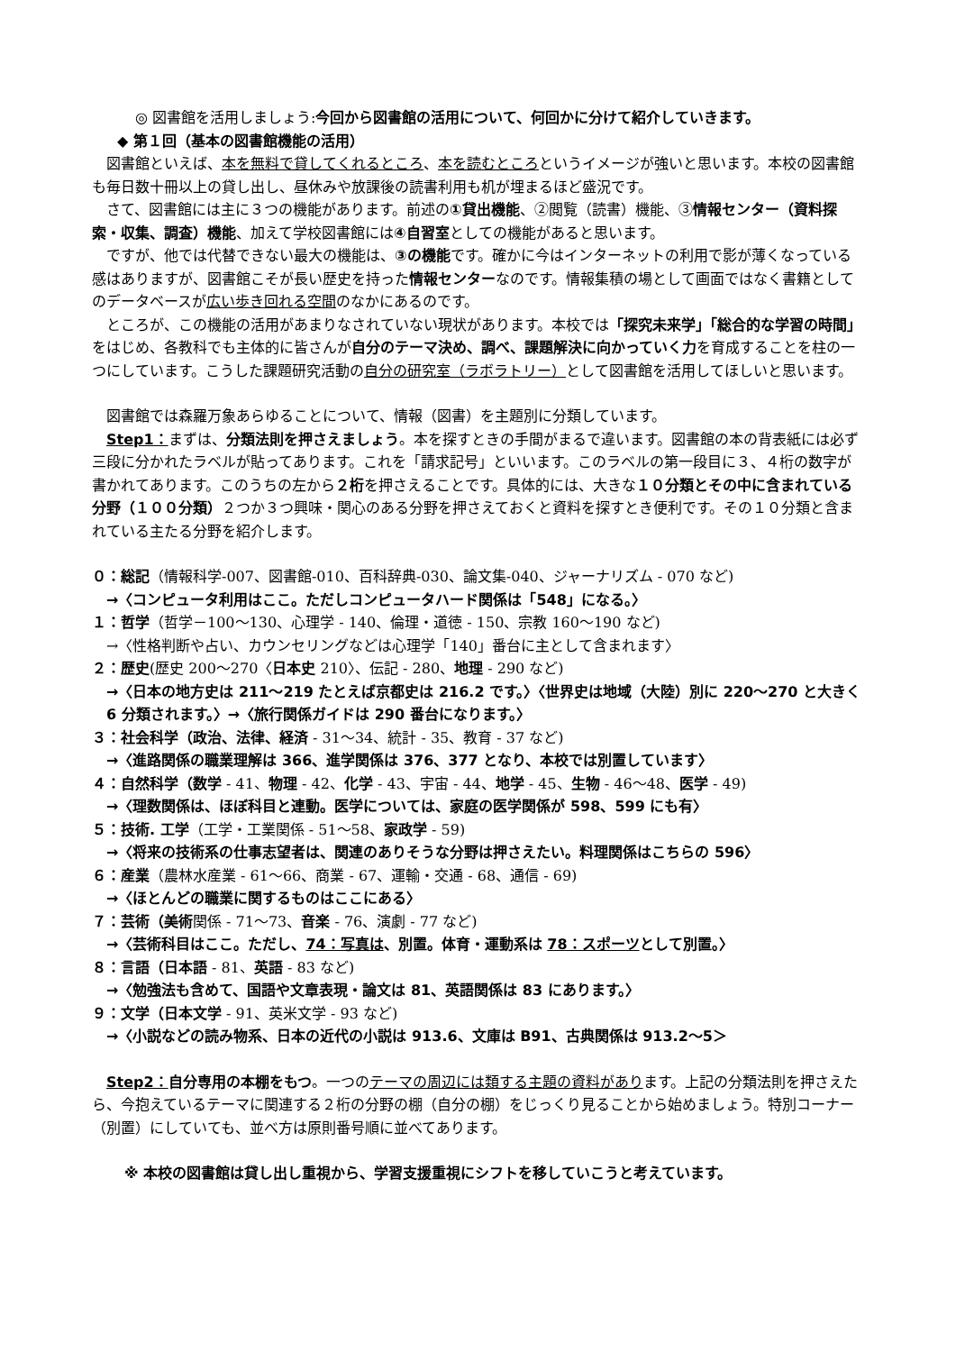◎ 図書館を活用しましょう:今回から図書館の活用について、何回かに分けて紹介していきます。
◆ 第１回（基本の図書館機能の活用）
図書館といえば、本を無料で貸してくれるところ、本を読むところというイメージが強いと思います。本校の図書館も毎日数十冊以上の貸し出し、昼休みや放課後の読書利用も机が埋まるほど盛況です。
さて、図書館には主に３つの機能があります。前述の①貸出機能、②閲覧（読書）機能、③情報センター（資料探索・収集、調査）機能、加えて学校図書館には④自習室としての機能があると思います。
ですが、他では代替できない最大の機能は、③の機能です。確かに今はインターネットの利用で影が薄くなっている感はありますが、図書館こそが長い歴史を持った情報センターなのです。情報集積の場として画面ではなく書籍としてのデータベースが広い歩き回れる空間のなかにあるのです。
ところが、この機能の活用があまりなされていない現状があります。本校では「探究未来学」「総合的な学習の時間」をはじめ、各教科でも主体的に皆さんが自分のテーマ決め、調べ、課題解決に向かっていく力を育成することを柱の一つにしています。こうした課題研究活動の自分の研究室（ラボラトリー）として図書館を活用してほしいと思います。
図書館では森羅万象あらゆることについて、情報（図書）を主題別に分類しています。
Step1：まずは、分類法則を押さえましょう。本を探すときの手間がまるで違います。図書館の本の背表紙には必ず三段に分かれたラベルが貼ってあります。これを「請求記号」といいます。このラベルの第一段目に３、４桁の数字が書かれてあります。このうちの左から２桁を押さえることです。具体的には、大きな１０分類とその中に含まれている分野（１００分類）２つか３つ興味・関心のある分野を押さえておくと資料を探すとき便利です。その１０分類と含まれている主たる分野を紹介します。
０：総記（情報科学-007、図書館-010、百科辞典-030、論文集-040、ジャーナリズム - 070 など)
→〈コンピュータ利用はここ。ただしコンピュータハード関係は「548」になる。〉
１：哲学（哲学－100～130、心理学 - 140、倫理・道徳 - 150、宗教 160～190 など)
→〈性格判断や占い、カウンセリングなどは心理学「140」番台に主として含まれます〉
２：歴史(歴史 200～270〈日本史 210〉、伝記 - 280、地理 - 290 など)
→〈日本の地方史は 211～219 たとえば京都史は 216.2 です。〉〈世界史は地域（大陸）別に 220～270 と大きく 6 分類されます。〉→〈旅行関係ガイドは 290 番台になります。〉
３：社会科学（政治、法律、経済 - 31～34、統計 - 35、教育 - 37 など)
→〈進路関係の職業理解は 366、進学関係は 376、377 となり、本校では別置しています〉
４：自然科学（数学 - 41、物理 - 42、化学 - 43、宇宙 - 44、地学 - 45、生物 - 46～48、医学 - 49)
→〈理数関係は、ほぼ科目と連動。医学については、家庭の医学関係が 598、599 にも有〉
５：技術. 工学（工学・工業関係 - 51～58、家政学 - 59)
→〈将来の技術系の仕事志望者は、関連のありそうな分野は押さえたい。料理関係はこちらの 596〉
６：産業（農林水産業 - 61～66、商業 - 67、運輸・交通 - 68、通信 - 69)
→〈ほとんどの職業に関するものはここにある〉
７：芸術（美術関係 - 71～73、音楽 - 76、演劇 - 77 など)
→〈芸術科目はここ。ただし、74：写真は、別置。体育・運動系は 78：スポーツとして別置。〉
８：言語（日本語 - 81、英語 - 83 など)
→〈勉強法も含めて、国語や文章表現・論文は 81、英語関係は 83 にあります。〉
９：文学（日本文学 - 91、英米文学 - 93 など)
→〈小説などの読み物系、日本の近代の小説は 913.6、文庫は B91、古典関係は 913.2～5＞
Step2：自分専用の本棚をもつ。一つのテーマの周辺には類する主題の資料があります。上記の分類法則を押さえたら、今抱えているテーマに関連する２桁の分野の棚（自分の棚）をじっくり見ることから始めましょう。特別コーナー（別置）にしていても、並べ方は原則番号順に並べてあります。
※ 本校の図書館は貸し出し重視から、学習支援重視にシフトを移していこうと考えています。